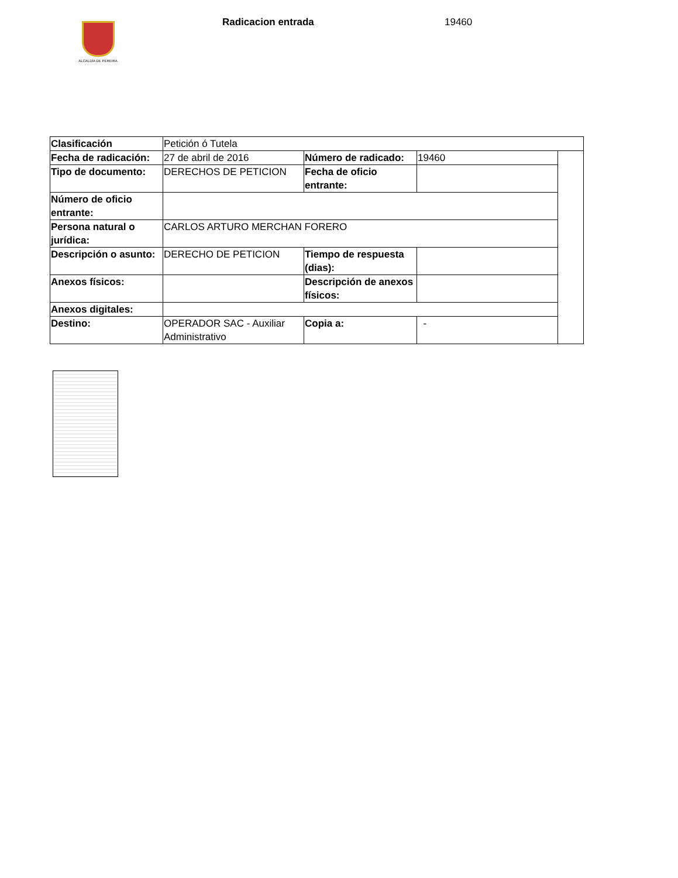ALCALDÍA DE PEREIRA
Radicacion entrada 19460
| Clasificación | Petición ó Tutela | | | |
| Fecha de radicación: | 27 de abril de 2016 | Número de radicado: | 19460 | |
| Tipo de documento: | DERECHOS DE PETICION | Fecha de oficio entrante: | | |
| Número de oficio entrante: | | | | |
| Persona natural o jurídica: | CARLOS ARTURO MERCHAN FORERO | | | |
| Descripción o asunto: | DERECHO DE PETICION | Tiempo de respuesta (dias): | | |
| Anexos físicos: | | Descripción de anexos físicos: | | |
| Anexos digitales: | | | | |
| Destino: | OPERADOR SAC - Auxiliar Administrativo | Copia a: | - | |